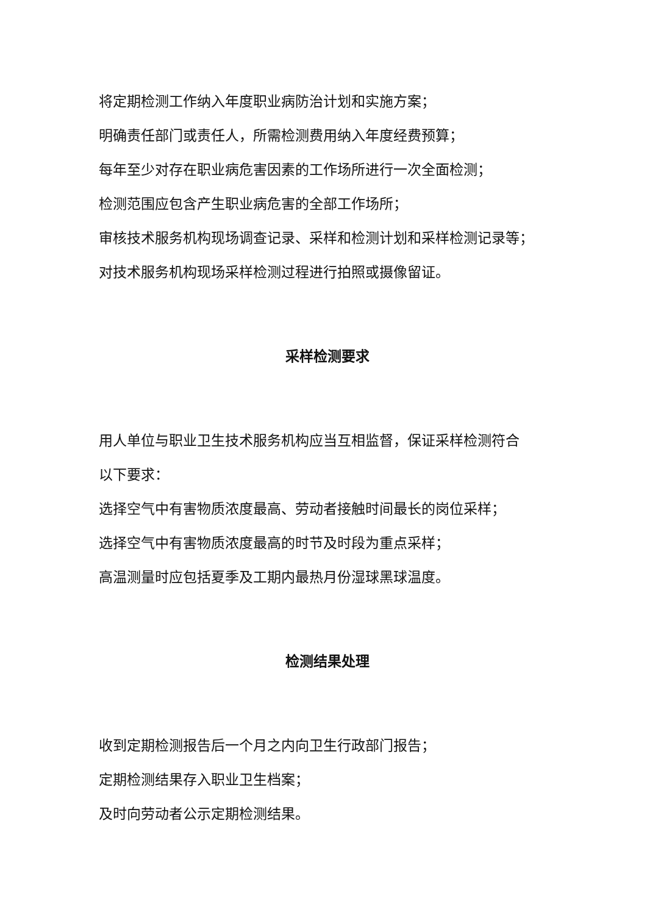将定期检测工作纳入年度职业病防治计划和实施方案；
明确责任部门或责任人，所需检测费用纳入年度经费预算；
每年至少对存在职业病危害因素的工作场所进行一次全面检测；
检测范围应包含产生职业病危害的全部工作场所；
审核技术服务机构现场调查记录、采样和检测计划和采样检测记录等；
对技术服务机构现场采样检测过程进行拍照或摄像留证。
采样检测要求
用人单位与职业卫生技术服务机构应当互相监督，保证采样检测符合
以下要求：
选择空气中有害物质浓度最高、劳动者接触时间最长的岗位采样；
选择空气中有害物质浓度最高的时节及时段为重点采样；
高温测量时应包括夏季及工期内最热月份湿球黑球温度。
检测结果处理
收到定期检测报告后一个月之内向卫生行政部门报告；
定期检测结果存入职业卫生档案；
及时向劳动者公示定期检测结果。